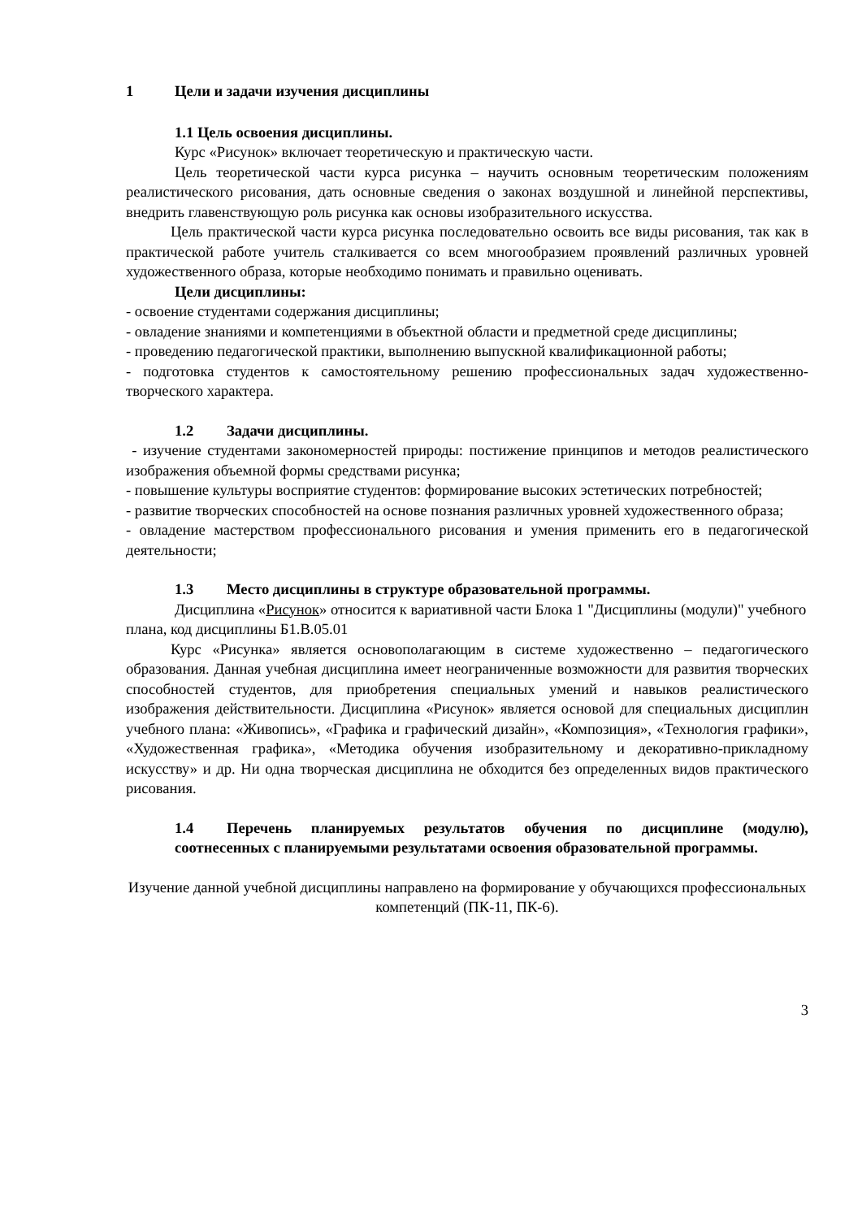1 Цели и задачи изучения дисциплины
1.1 Цель освоения дисциплины.
Курс «Рисунок» включает теоретическую и практическую части.
Цель теоретической части курса рисунка – научить основным теоретическим положениям реалистического рисования, дать основные сведения о законах воздушной и линейной перспективы, внедрить главенствующую роль рисунка как основы изобразительного искусства.
Цель практической части курса рисунка последовательно освоить все виды рисования, так как в практической работе учитель сталкивается со всем многообразием проявлений различных уровней художественного образа, которые необходимо понимать и правильно оценивать.
Цели дисциплины:
- освоение студентами содержания дисциплины;
- овладение знаниями и компетенциями в объектной области и предметной среде дисциплины;
- проведению педагогической практики, выполнению выпускной квалификационной работы;
- подготовка студентов к самостоятельному решению профессиональных задач художественно-творческого характера.
1.2 Задачи дисциплины.
- изучение студентами закономерностей природы: постижение принципов и методов реалистического изображения объемной формы средствами рисунка;
- повышение культуры восприятие студентов: формирование высоких эстетических потребностей;
- развитие творческих способностей на основе познания различных уровней художественного образа;
- овладение мастерством профессионального рисования и умения применить его в педагогической деятельности;
1.3 Место дисциплины в структуре образовательной программы.
Дисциплина «Рисунок» относится к вариативной части Блока 1 "Дисциплины (модули)" учебного плана, код дисциплины Б1.В.05.01
Курс «Рисунка» является основополагающим в системе художественно – педагогического образования. Данная учебная дисциплина имеет неограниченные возможности для развития творческих способностей студентов, для приобретения специальных умений и навыков реалистического изображения действительности. Дисциплина «Рисунок» является основой для специальных дисциплин учебного плана: «Живопись», «Графика и графический дизайн», «Композиция», «Технология графики», «Художественная графика», «Методика обучения изобразительному и декоративно-прикладному искусству» и др. Ни одна творческая дисциплина не обходится без определенных видов практического рисования.
1.4 Перечень планируемых результатов обучения по дисциплине (модулю), соотнесенных с планируемыми результатами освоения образовательной программы.
Изучение данной учебной дисциплины направлено на формирование у обучающихся профессиональных компетенций (ПК-11, ПК-6).
3